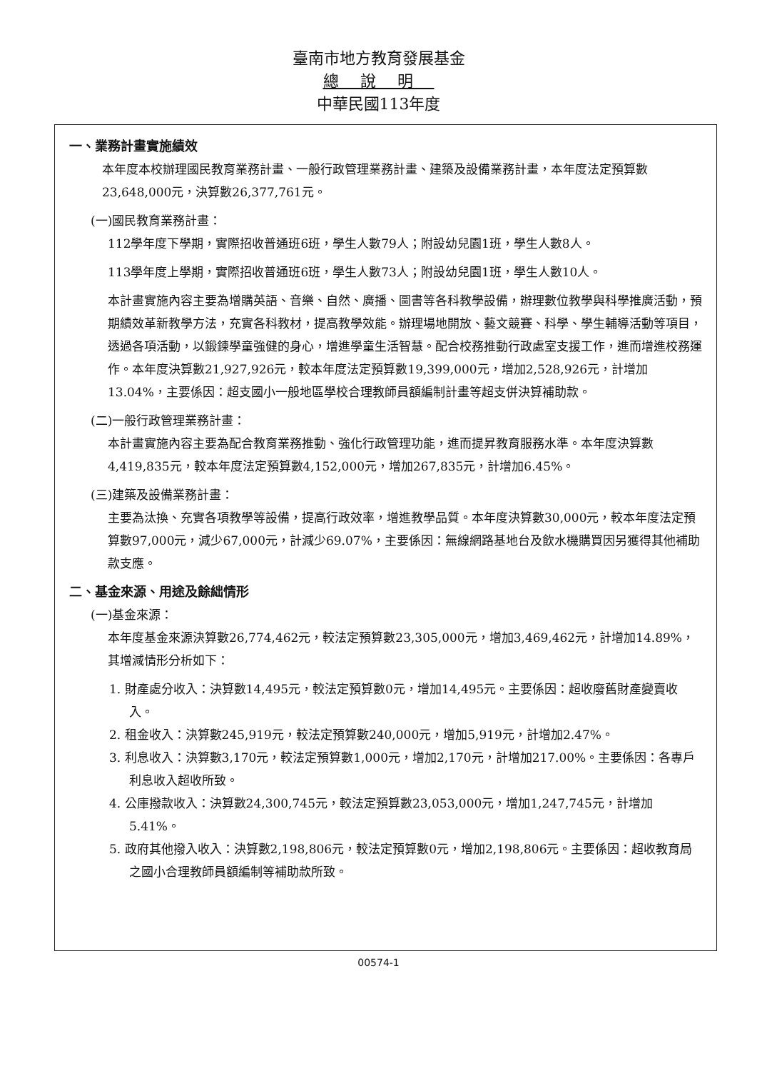臺南市地方教育發展基金
總說明
中華民國113年度
一、業務計畫實施績效
本年度本校辦理國民教育業務計畫、一般行政管理業務計畫、建築及設備業務計畫，本年度法定預算數23,648,000元，決算數26,377,761元。
(一)國民教育業務計畫：
112學年度下學期，實際招收普通班6班，學生人數79人；附設幼兒園1班，學生人數8人。
113學年度上學期，實際招收普通班6班，學生人數73人；附設幼兒園1班，學生人數10人。
本計畫實施內容主要為增購英語、音樂、自然、廣播、圖書等各科教學設備，辦理數位教學與科學推廣活動，預期績效革新教學方法，充實各科教材，提高教學效能。辦理場地開放、藝文競賽、科學、學生輔導活動等項目，透過各項活動，以鍛鍊學童強健的身心，增進學童生活智慧。配合校務推動行政處室支援工作，進而增進校務運作。本年度決算數21,927,926元，較本年度法定預算數19,399,000元，增加2,528,926元，計增加13.04%，主要係因：超支國小一般地區學校合理教師員額編制計畫等超支併決算補助款。
(二)一般行政管理業務計畫：
本計畫實施內容主要為配合教育業務推動、強化行政管理功能，進而提昇教育服務水準。本年度決算數4,419,835元，較本年度法定預算數4,152,000元，增加267,835元，計增加6.45%。
(三)建築及設備業務計畫：
主要為汰換、充實各項教學等設備，提高行政效率，增進教學品質。本年度決算數30,000元，較本年度法定預算數97,000元，減少67,000元，計減少69.07%，主要係因：無線網路基地台及飲水機購買因另獲得其他補助款支應。
二、基金來源、用途及餘絀情形
(一)基金來源：
本年度基金來源決算數26,774,462元，較法定預算數23,305,000元，增加3,469,462元，計增加14.89%，其增減情形分析如下：
1. 財產處分收入：決算數14,495元，較法定預算數0元，增加14,495元。主要係因：超收廢舊財產變賣收入。
2. 租金收入：決算數245,919元，較法定預算數240,000元，增加5,919元，計增加2.47%。
3. 利息收入：決算數3,170元，較法定預算數1,000元，增加2,170元，計增加217.00%。主要係因：各專戶利息收入超收所致。
4. 公庫撥款收入：決算數24,300,745元，較法定預算數23,053,000元，增加1,247,745元，計增加5.41%。
5. 政府其他撥入收入：決算數2,198,806元，較法定預算數0元，增加2,198,806元。主要係因：超收教育局之國小合理教師員額編制等補助款所致。
00574-1